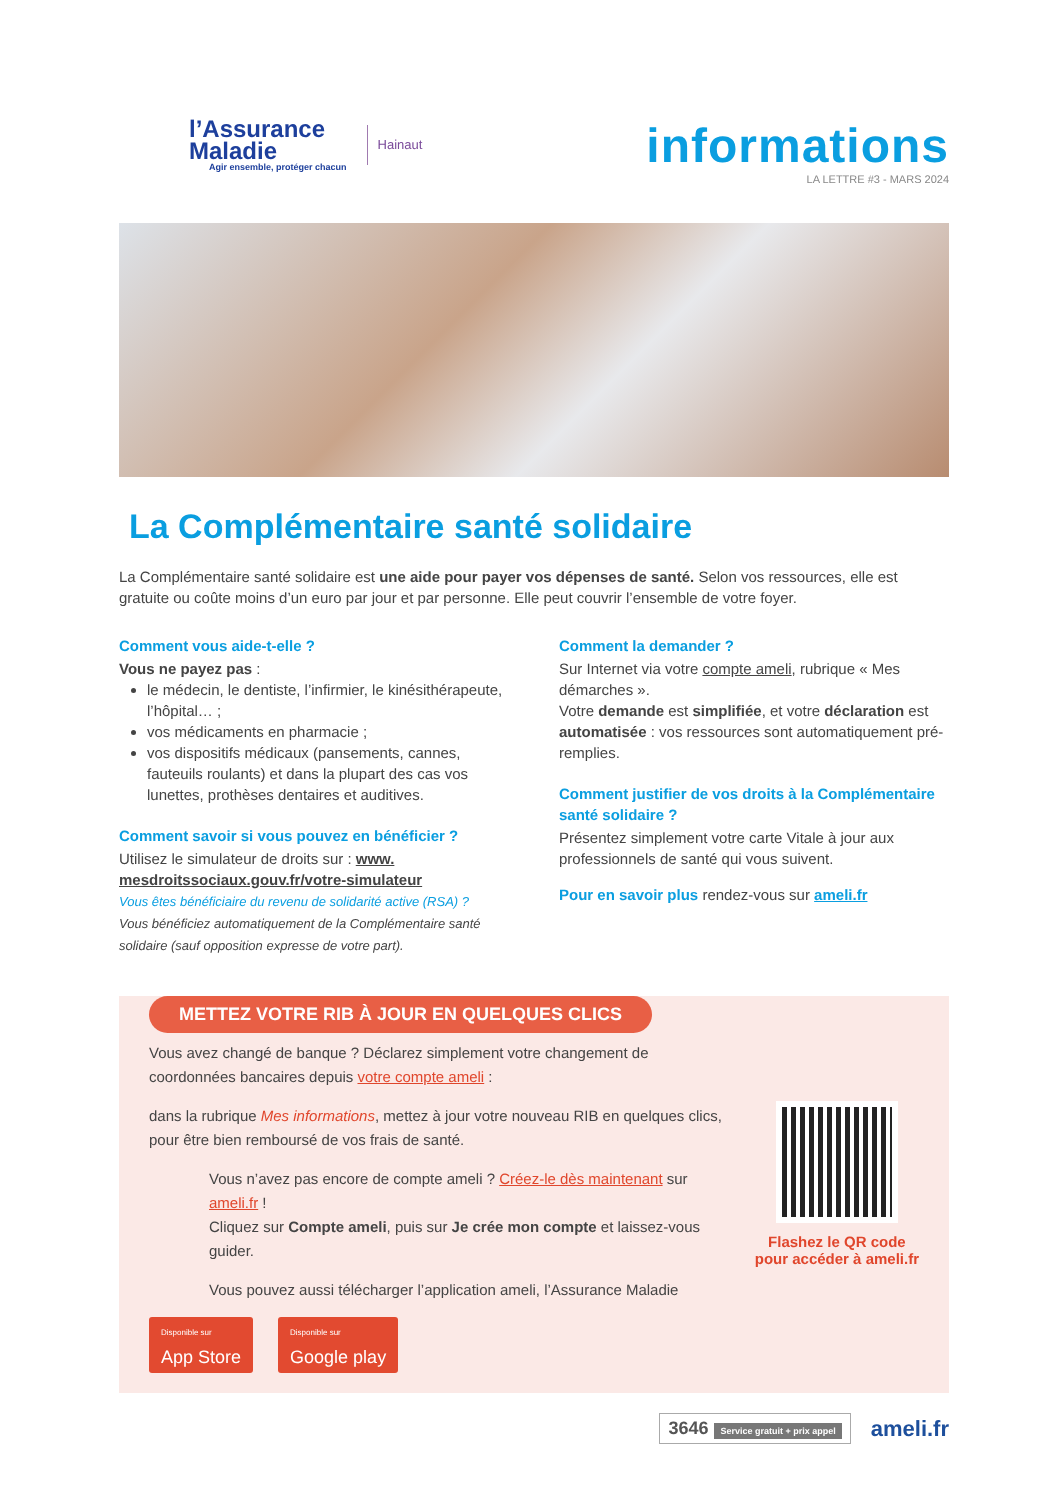l’Assurance
Maladie
Agir ensemble, protéger chacun
Hainaut
informations
LA LETTRE #3 - MARS 2024
La Complémentaire santé solidaire
La Complémentaire santé solidaire est une aide pour payer vos dépenses de santé. Selon vos ressources, elle est gratuite ou coûte moins d’un euro par jour et par personne. Elle peut couvrir l’ensemble de votre foyer.
Comment vous aide-t-elle ?
Vous ne payez pas :
le médecin, le dentiste, l’infirmier, le kinésithérapeute, l’hôpital… ;
vos médicaments en pharmacie ;
vos dispositifs médicaux (pansements, cannes, fauteuils roulants) et dans la plupart des cas vos lunettes, prothèses dentaires et auditives.
Comment savoir si vous pouvez en bénéficier ?
Utilisez le simulateur de droits sur : www. mesdroitssociaux.gouv.fr/votre-simulateur
Vous êtes bénéficiaire du revenu de solidarité active (RSA) ?
Vous bénéficiez automatiquement de la Complémentaire santé solidaire (sauf opposition expresse de votre part).
Comment la demander ?
Sur Internet via votre compte ameli, rubrique « Mes démarches ».
Votre demande est simplifiée, et votre déclaration est automatisée : vos ressources sont automatiquement pré-remplies.
Comment justifier de vos droits à la Complémentaire santé solidaire ?
Présentez simplement votre carte Vitale à jour aux professionnels de santé qui vous suivent.
Pour en savoir plus rendez-vous sur ameli.fr
METTEZ VOTRE RIB À JOUR EN QUELQUES CLICS
Vous avez changé de banque ? Déclarez simplement votre changement de coordonnées bancaires depuis votre compte ameli :
dans la rubrique Mes informations, mettez à jour votre nouveau RIB en quelques clics, pour être bien remboursé de vos frais de santé.
Vous n’avez pas encore de compte ameli ? Créez-le dès maintenant sur ameli.fr !
Cliquez sur Compte ameli, puis sur Je crée mon compte et laissez-vous guider.
Vous pouvez aussi télécharger l’application ameli, l’Assurance Maladie
Disponible sur App Store Disponible sur Google play
Flashez le QR code
pour accéder à ameli.fr
3646 Service gratuit + prix appel
ameli.fr